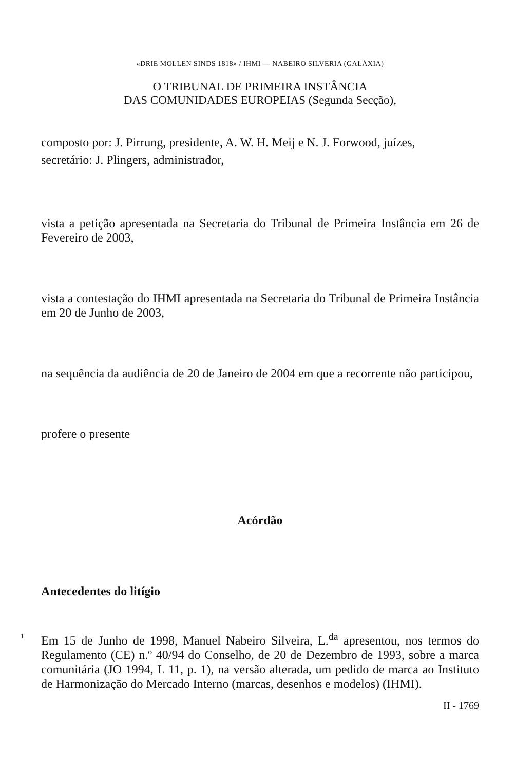«DRIE MOLLEN SINDS 1818» / IHMI — NABEIRO SILVERIA (GALÁXIA)
O TRIBUNAL DE PRIMEIRA INSTÂNCIA
DAS COMUNIDADES EUROPEIAS (Segunda Secção),
composto por: J. Pirrung, presidente, A. W. H. Meij e N. J. Forwood, juízes,
secretário: J. Plingers, administrador,
vista a petição apresentada na Secretaria do Tribunal de Primeira Instância em 26 de Fevereiro de 2003,
vista a contestação do IHMI apresentada na Secretaria do Tribunal de Primeira Instância em 20 de Junho de 2003,
na sequência da audiência de 20 de Janeiro de 2004 em que a recorrente não participou,
profere o presente
Acórdão
Antecedentes do litígio
1
Em 15 de Junho de 1998, Manuel Nabeiro Silveira, L.<sup>da</sup> apresentou, nos termos do Regulamento (CE) n.º 40/94 do Conselho, de 20 de Dezembro de 1993, sobre a marca comunitária (JO 1994, L 11, p. 1), na versão alterada, um pedido de marca ao Instituto de Harmonização do Mercado Interno (marcas, desenhos e modelos) (IHMI).
II - 1769